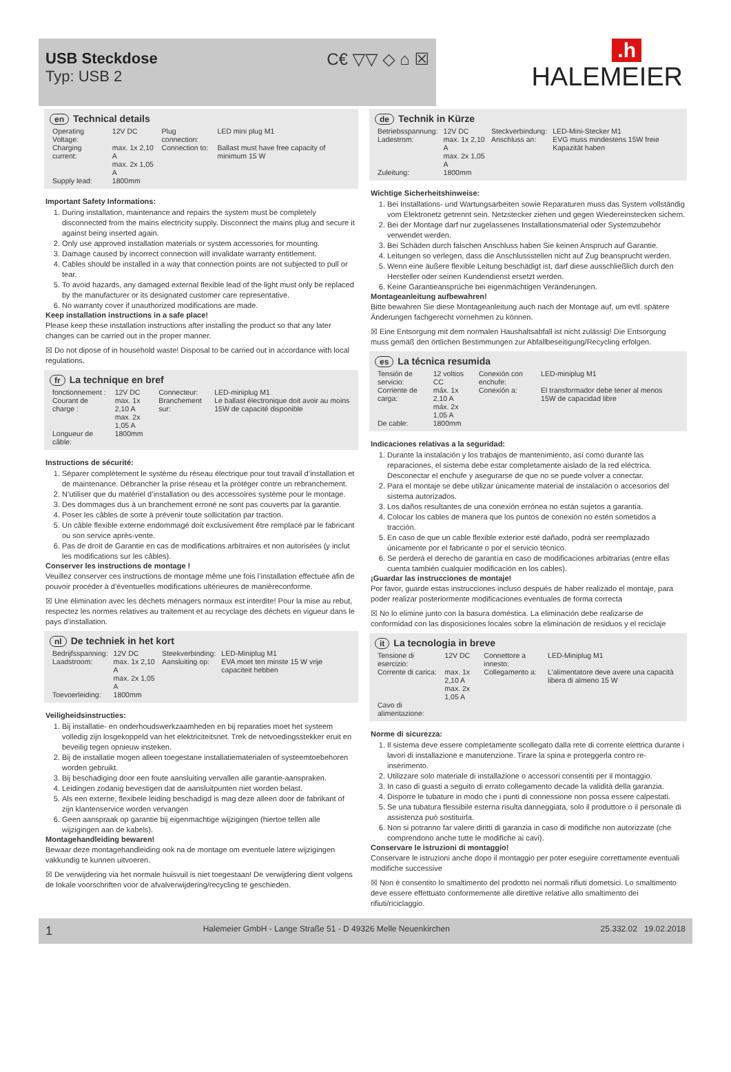USB Steckdose
Typ: USB 2
C€ ▽▽ ◇ ⌂ ☒
.h
HALEMEIER
en Technical details
| Operating Voltage: | 12V DC | Plug connection: | LED mini plug M1 |
| Charging current: | max. 1x 2,10 A max. 2x 1,05 A | Connection to: | Ballast must have free capacity of minimum 15 W |
| Supply lead: | 1800mm | | |
Important Safety Informations:
1. During installation, maintenance and repairs the system must be completely disconnected from the mains electricity supply. Disconnect the mains plug and secure it against being inserted again.
2. Only use approved installation materials or system accessories for mounting.
3. Damage caused by incorrect connection will invalidate warranty entitlement.
4. Cables should be installed in a way that connection points are not subjected to pull or tear.
5. To avoid hazards, any damaged external flexible lead of the light must only be replaced by the manufacturer or its designated customer care representative.
6. No warranty cover if unauthorized modifications are made.
Keep installation instructions in a safe place!
Please keep these installation instructions after installing the product so that any later changes can be carried out in the proper manner.
☒ Do not dipose of in household waste! Disposal to be carried out in accordance with local regulations.
fr La technique en bref
| fonctionnement : | 12V DC | Connecteur: | LED-miniplug M1 |
| Courant de charge : | max. 1x 2,10 A max. 2x 1,05 A | Branchement sur: | Le ballast électronique doit avoir au moins 15W de capacité disponible |
| Longueur de câble: | 1800mm | | |
Instructions de sécurité:
1. Séparer complètement le système du réseau électrique pour tout travail d’installation et de maintenance. Débrancher la prise réseau et la protéger contre un rebranchement.
2. N’utiliser que du matériel d’installation ou des accessoires système pour le montage.
3. Des dommages dus à un branchement erroné ne sont pas couverts par la garantie.
4. Poser les câbles de sorte à prévenir toute sollicitation par traction.
5. Un câble flexible externe endommagé doit exclusivement être remplacé par le fabricant ou son service après-vente.
6. Pas de droit de Garantie en cas de modifications arbitraires et non autorisées (y inclut les modifications sur les câbles).
Conserver les instructions de montage !
Veuillez conserver ces instructions de montage même une fois l’installation effectuée afin de pouvoir procéder à d’éventuelles modifications ultérieures de manièreconforme.
☒ Une élimination avec les déchets ménagers normaux est interdite! Pour la mise au rebut, respectez les normes relatives au traitement et au recyclage des déchets en vigueur dans le pays d’installation.
nl De techniek in het kort
| Bedrijfsspanning: | 12V DC | Steekverbinding: | LED-Miniplug M1 |
| Laadstroom: | max. 1x 2,10 A max. 2x 1,05 A | Aansluiting op: | EVA moet ten minste 15 W vrije capaciteit hebben |
| Toevoerleiding: | 1800mm | | |
Veiligheidsinstructies:
1. Bij installatie- en onderhoudswerkzaamheden en bij reparaties moet het systeem volledig zijn losgekoppeld van het elektriciteitsnet. Trek de netvoedingsstekker eruit en beveilig tegen opnieuw insteken.
2. Bij de installatie mogen alleen toegestane installatiematerialen of systeemtoebehoren worden gebruikt.
3. Bij beschadiging door een foute aansluiting vervallen alle garantie-aanspraken.
4. Leidingen zodanig bevestigen dat de aansluitpunten niet worden belast.
5. Als een externe, flexibele leiding beschadigd is mag deze alleen door de fabrikant of zijn klantenservice worden vervangen
6. Geen aanspraak op garantie bij eigenmachtige wijzigingen (hiertoe tellen alle wijzigingen aan de kabels).
Montagehandleiding bewaren!
Bewaar deze montagehandleiding ook na de montage om eventuele latere wijzigingen vakkundig te kunnen uitvoeren.
☒ De verwijdering via het normale huisvuil is niet toegestaan! De verwijdering dient volgens de lokale voorschriften voor de afvalverwijdering/recycling te geschieden.
de Technik in Kürze
| Betriebsspannung: | 12V DC | Steckverbindung: | LED-Mini-Stecker M1 |
| Ladestrom: | max. 1x 2,10 A max. 2x 1,05 A | Anschluss an: | EVG muss mindestens 15W freie Kapazität haben |
| Zuleitung: | 1800mm | | |
Wichtige Sicherheitshinweise:
1. Bei Installations- und Wartungsarbeiten sowie Reparaturen muss das System vollständig vom Elektronetz getrennt sein. Netzstecker ziehen und gegen Wiedereinstecken sichern.
2. Bei der Montage darf nur zugelassenes Installationsmaterial oder Systemzubehör verwendet werden.
3. Bei Schäden durch falschen Anschluss haben Sie keinen Anspruch auf Garantie.
4. Leitungen so verlegen, dass die Anschlussstellen nicht auf Zug beansprucht werden.
5. Wenn eine äußere flexible Leitung beschädigt ist, darf diese ausschließlich durch den Hersteller oder seinen Kundendienst ersetzt werden.
6. Keine Garantieansprüche bei eigenmächtigen Veränderungen.
Montageanleitung aufbewahren!
Bitte bewahren Sie diese Montageanleitung auch nach der Montage auf, um evtl. spätere Änderungen fachgerecht vornehmen zu können.
☒ Eine Entsorgung mit dem normalen Haushaltsabfall ist nicht zulässig! Die Entsorgung muss gemäß den örtlichen Bestimmungen zur Abfallbeseitigung/Recycling erfolgen.
es La técnica resumida
| Tensión de servicio: | 12 voltios CC | Conexión con enchufe: | LED-miniplug M1 |
| Corriente de carga: | máx. 1x 2,10 A máx. 2x 1,05 A | Conexión a: | El transformador debe tener al menos 15W de capacidad libre |
| De cable: | 1800mm | | |
Indicaciones relativas a la seguridad:
1. Durante la instalación y los trabajos de mantenimiento, así como durante las reparaciones, el sistema debe estar completamente aislado de la red eléctrica. Desconectar el enchufe y asegurarse de que no se puede volver a conectar.
2. Para el montaje se debe utilizar únicamente material de instalación o accesorios del sistema autorizados.
3. Los daños resultantes de una conexión errónea no están sujetos a garantía.
4. Colocar los cables de manera que los puntos de conexión no estén sometidos a tracción.
5. En caso de que un cable flexible exterior esté dañado, podrá ser reemplazado únicamente por el fabricante o por el servicio técnico.
6. Se perderá el derecho de garantía en caso de modificaciones arbitrarias (entre ellas cuenta también cualquier modificación en los cables).
¡Guardar las instrucciones de montaje!
Por favor, guarde estas instrucciones incluso después de haber realizado el montaje, para poder realizar posteriormente modificaciones eventuales de forma correcta
☒ No lo elimine junto con la basura doméstica. La eliminación debe realizarse de conformidad con las disposiciones locales sobre la eliminación de residuos y el reciclaje
it La tecnologia in breve
| Tensione di esercizio: | 12V DC | Connettore a innesto: | LED-Miniplug M1 |
| Corrente di carica: | max. 1x 2,10 A max. 2x 1,05 A | Collegamento a: | L’alimentatore deve avere una capacità libera di almeno 15 W |
| Cavo di alimentazione: | | | |
Norme di sicurezza:
1. Il sistema deve essere completamente scollegato dalla rete di corrente elettrica durante i lavori di installazione e manutenzione. Tirare la spina e proteggerla contro re-inserimento.
2. Utilizzare solo materiale di installazione o accessori consentiti per il montaggio.
3. In caso di guasti a seguito di errato collegamento decade la validità della garanzia.
4. Disporre le tubature in modo che i punti di connessione non possa essere calpestati.
5. Se una tubatura flessibile esterna risulta danneggiata, solo il produttore o il personale di assistenza può sostituirla.
6. Non si potranno far valere diritti di garanzia in caso di modifiche non autorizzate (che comprendono anche tutte le modifiche ai cavi).
Conservare le istruzioni di montaggio!
Conservare le istruzioni anche dopo il montaggio per poter eseguire correttamente eventuali modifiche successive
☒ Non è consentito lo smaltimento del prodotto nei normali rifiuti dometsici. Lo smaltimento deve essere effettuato conformemente alle direttive relative allo smaltimento dei rifiuti/riciclaggio.
1 Halemeier GmbH - Lange Straße 51 - D 49326 Melle Neuenkirchen 25.332.02 19.02.2018